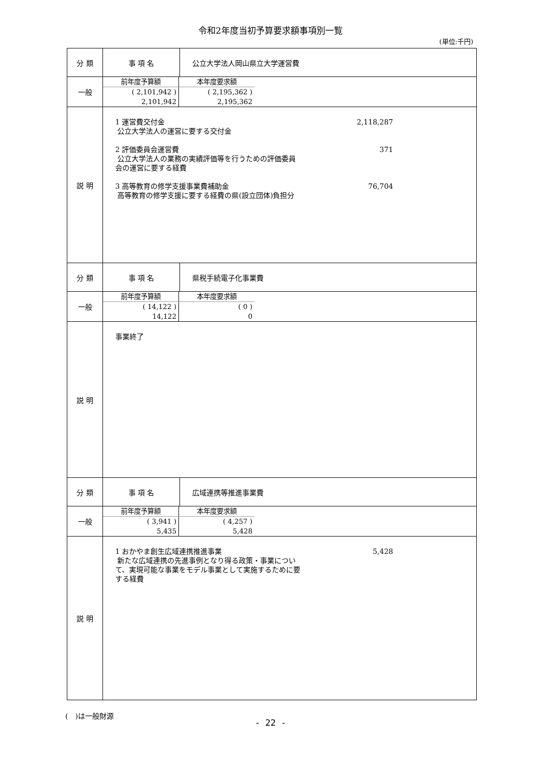令和2年度当初予算要求額事項別一覧
(単位:千円)
| 分 類 | 事 項 名 | 公立大学法人岡山県立大学運営費 |
| 一般 | / 前年度予算額 / 本年度要求額 / / ( 2,101,942 ) / ( 2,195,362 ) / / 2,101,942 / 2,195,362 / | |
| 説 明 | 1 運営費交付金 2,118,287 公立大学法人の運営に要する交付金 2 評価委員会運営費 371 公立大学法人の業務の実績評価等を行うための評価委員 会の運営に要する経費 3 高等教育の修学支援事業費補助金 76,704 高等教育の修学支援に要する経費の県(設立団体)負担分 | |
| 分 類 | 事 項 名 | 県税手続電子化事業費 |
| 一般 | / 前年度予算額 / 本年度要求額 / / ( 14,122 ) / ( 0 ) / / 14,122 / 0 / | |
| 説 明 | 事業終了 | |
| 分 類 | 事 項 名 | 広域連携等推進事業費 |
| 一般 | / 前年度予算額 / 本年度要求額 / / ( 3,941 ) / ( 4,257 ) / / 5,435 / 5,428 / | |
| 説 明 | 1 おかやま創生広域連携推進事業 5,428 新たな広域連携の先進事例となり得る政策・事業につい て、実現可能な事業をモデル事業として実施するために要 する経費 | |
(　)は一般財源
- 22 -